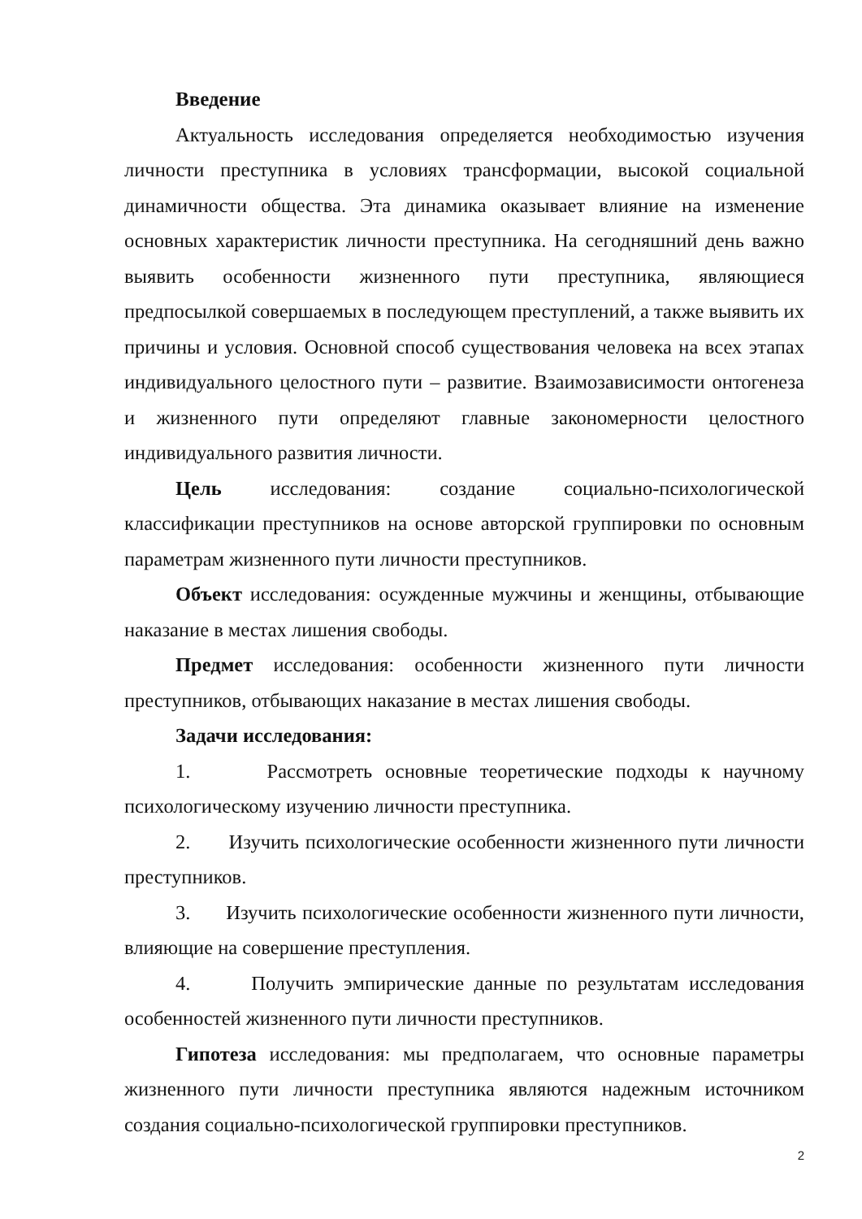Введение
Актуальность исследования определяется необходимостью изучения личности преступника в условиях трансформации, высокой социальной динамичности общества. Эта динамика оказывает влияние на изменение основных характеристик личности преступника. На сегодняшний день важно выявить особенности жизненного пути преступника, являющиеся предпосылкой совершаемых в последующем преступлений, а также выявить их причины и условия. Основной способ существования человека на всех этапах индивидуального целостного пути – развитие. Взаимозависимости онтогенеза и жизненного пути определяют главные закономерности целостного индивидуального развития личности.
Цель исследования: создание социально-психологической классификации преступников на основе авторской группировки по основным параметрам жизненного пути личности преступников.
Объект исследования: осужденные мужчины и женщины, отбывающие наказание в местах лишения свободы.
Предмет исследования: особенности жизненного пути личности преступников, отбывающих наказание в местах лишения свободы.
Задачи исследования:
1. Рассмотреть основные теоретические подходы к научному психологическому изучению личности преступника.
2. Изучить психологические особенности жизненного пути личности преступников.
3. Изучить психологические особенности жизненного пути личности, влияющие на совершение преступления.
4. Получить эмпирические данные по результатам исследования особенностей жизненного пути личности преступников.
Гипотеза исследования: мы предполагаем, что основные параметры жизненного пути личности преступника являются надежным источником создания социально-психологической группировки преступников.
2